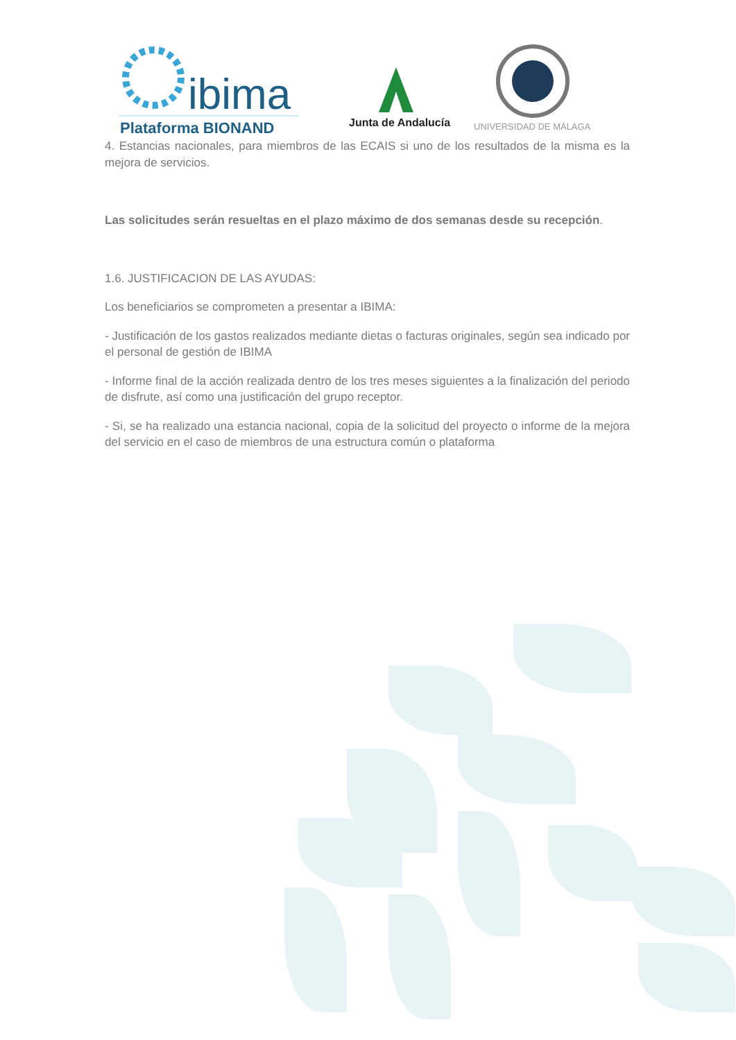ibima
Plataforma BIONAND
Junta de Andalucía
UNIVERSIDAD DE MÁLAGA
4. Estancias nacionales, para miembros de las ECAIS si uno de los resultados de la misma es la mejora de servicios.
Las solicitudes serán resueltas en el plazo máximo de dos semanas desde su recepción.
1.6. JUSTIFICACION DE LAS AYUDAS:
Los beneficiarios se comprometen a presentar a IBIMA:
- Justificación de los gastos realizados mediante dietas o facturas originales, según sea indicado por el personal de gestión de IBIMA
- Informe final de la acción realizada dentro de los tres meses siguientes a la finalización del periodo de disfrute, así como una justificación del grupo receptor.
- Si, se ha realizado una estancia nacional, copia de la solicitud del proyecto o informe de la mejora del servicio en el caso de miembros de una estructura común o plataforma